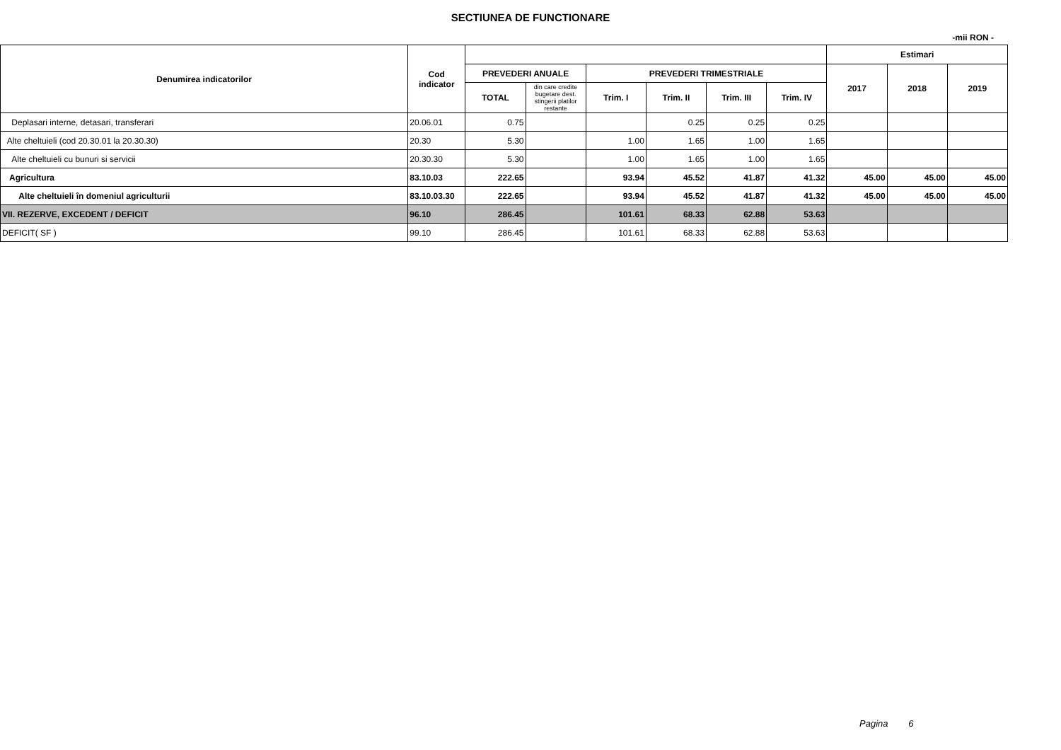SECTIUNEA DE FUNCTIONARE
-mii RON -
| Denumirea indicatorilor | Cod indicator | | | | | | | Estimari | | |
| --- | --- | --- | --- | --- | --- | --- | --- | --- | --- | --- |
| | | PREVEDERI ANUALE | | PREVEDERI TRIMESTRIALE | | | | 2017 | 2018 | 2019 |
| | | TOTAL | din care credite bugetare dest. stingerii platilor restante | Trim. I | Trim. II | Trim. III | Trim. IV | | | |
| Deplasari interne, detasari, transferari | 20.06.01 | 0.75 | | | 0.25 | 0.25 | 0.25 | | | |
| Alte cheltuieli (cod 20.30.01 la 20.30.30) | 20.30 | 5.30 | | 1.00 | 1.65 | 1.00 | 1.65 | | | |
| Alte cheltuieli cu bunuri si servicii | 20.30.30 | 5.30 | | 1.00 | 1.65 | 1.00 | 1.65 | | | |
| Agricultura | 83.10.03 | 222.65 | | 93.94 | 45.52 | 41.87 | 41.32 | 45.00 | 45.00 | 45.00 |
| Alte cheltuieli în domeniul agriculturii | 83.10.03.30 | 222.65 | | 93.94 | 45.52 | 41.87 | 41.32 | 45.00 | 45.00 | 45.00 |
| VII. REZERVE, EXCEDENT / DEFICIT | 96.10 | 286.45 | | 101.61 | 68.33 | 62.88 | 53.63 | | | |
| DEFICIT( SF ) | 99.10 | 286.45 | | 101.61 | 68.33 | 62.88 | 53.63 | | | |
Pagina 6